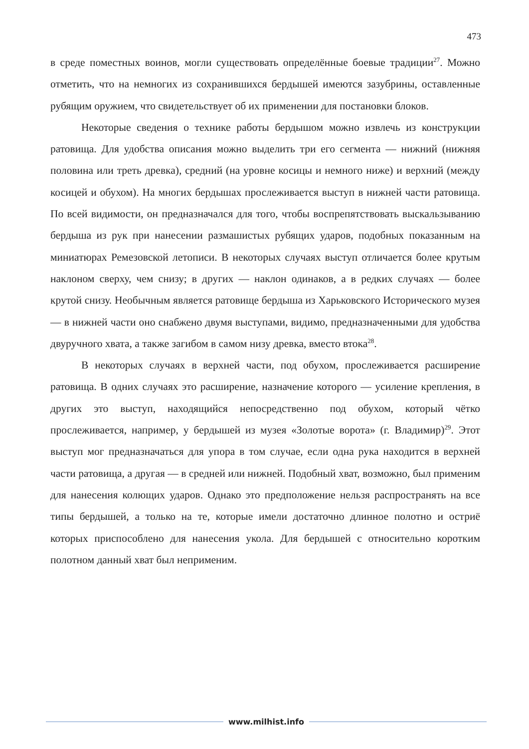473
в среде поместных воинов, могли существовать определённые боевые традиции<sup>27</sup>. Можно отметить, что на немногих из сохранившихся бердышей имеются зазубрины, оставленные рубящим оружием, что свидетельствует об их применении для постановки блоков.
Некоторые сведения о технике работы бердышом можно извлечь из конструкции ратовища. Для удобства описания можно выделить три его сегмента — нижний (нижняя половина или треть древка), средний (на уровне косицы и немного ниже) и верхний (между косицей и обухом). На многих бердышах прослеживается выступ в нижней части ратовища. По всей видимости, он предназначался для того, чтобы воспрепятствовать выскальзыванию бердыша из рук при нанесении размашистых рубящих ударов, подобных показанным на миниатюрах Ремезовской летописи. В некоторых случаях выступ отличается более крутым наклоном сверху, чем снизу; в других — наклон одинаков, а в редких случаях — более крутой снизу. Необычным является ратовище бердыша из Харьковского Исторического музея — в нижней части оно снабжено двумя выступами, видимо, предназначенными для удобства двуручного хвата, а также загибом в самом низу древка, вместо втока<sup>28</sup>.
В некоторых случаях в верхней части, под обухом, прослеживается расширение ратовища. В одних случаях это расширение, назначение которого — усиление крепления, в других это выступ, находящийся непосредственно под обухом, который чётко прослеживается, например, у бердышей из музея «Золотые ворота» (г. Владимир)<sup>29</sup>. Этот выступ мог предназначаться для упора в том случае, если одна рука находится в верхней части ратовища, а другая — в средней или нижней. Подобный хват, возможно, был применим для нанесения колющих ударов. Однако это предположение нельзя распространять на все типы бердышей, а только на те, которые имели достаточно длинное полотно и остриё которых приспособлено для нанесения укола. Для бердышей с относительно коротким полотном данный хват был неприменим.
www.milhist.info